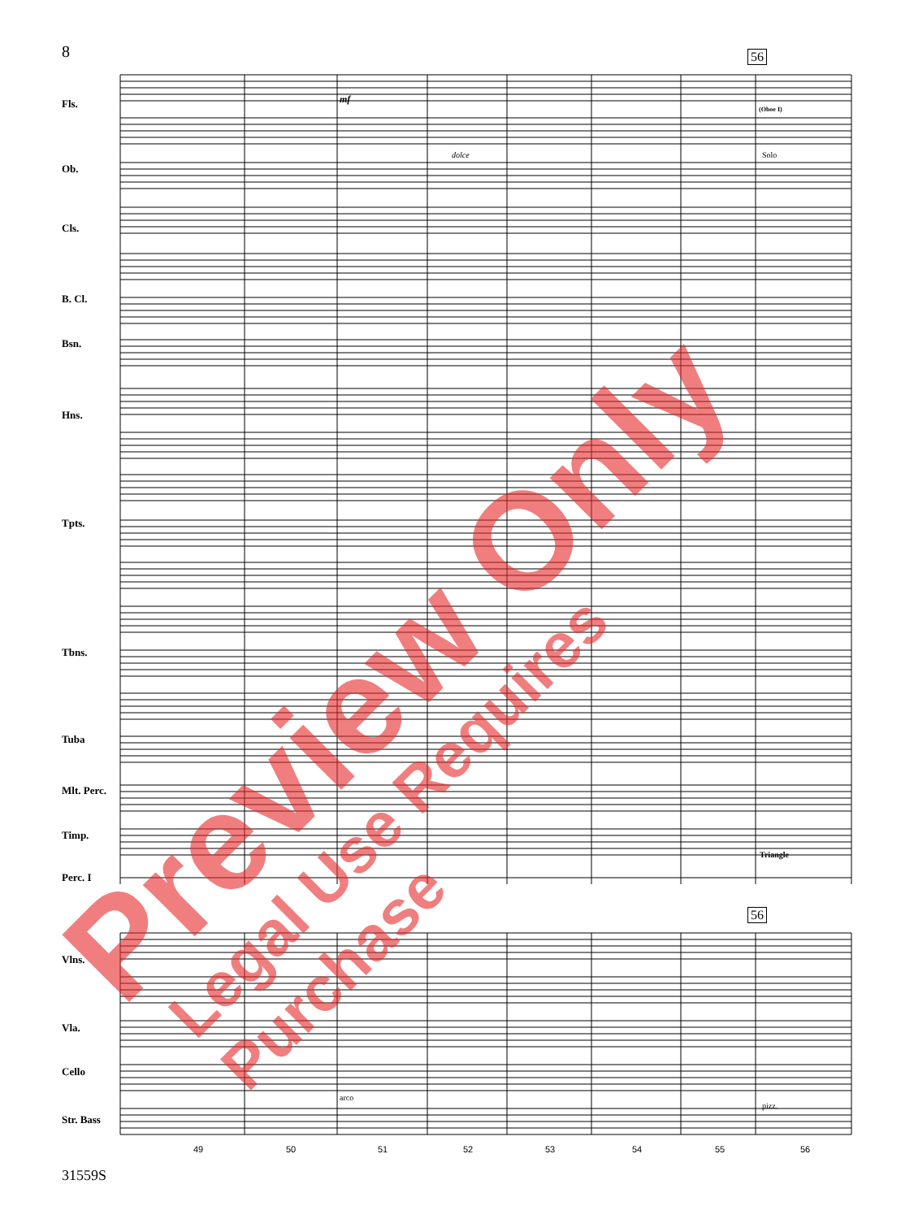8 56
56
Fls.
Ob.
Cls.
B. Cl.
Bsn.
Hns.
Tpts.
Tbns.
Tuba
Mlt. Perc.
Timp.
Perc. I
Vlns.
Vla.
Cello
Str. Bass
49 50 51 52 53 54 55 56
mf
dolce
(Oboe I)
Solo
Triangle
pizz.
arco
31559S
Preview Only Legal Use Requires Purchase